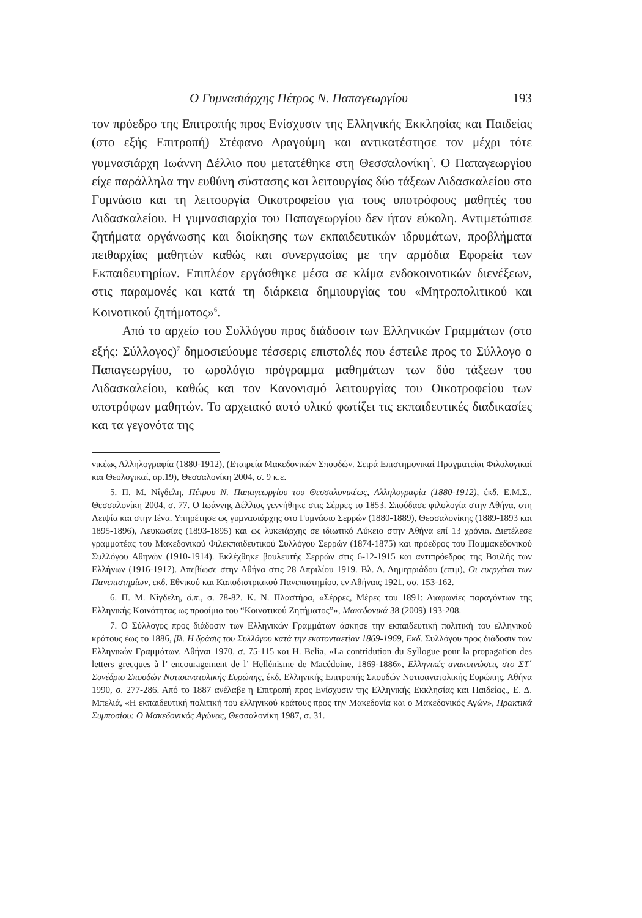Ο Γυμνασιάρχης Πέτρος Ν. Παπαγεωργίου 193
τον πρόεδρο της Επιτροπής προς Ενίσχυσιν της Ελληνικής Εκκλησίας και Παιδείας (στο εξής Επιτροπή) Στέφανο Δραγούμη και αντικατέστησε τον μέχρι τότε γυμνασιάρχη Ιωάννη Δέλλιο που μετατέθηκε στη Θεσσαλονίκη<sup>5</sup>. Ο Παπαγεωργίου είχε παράλληλα την ευθύνη σύστασης και λειτουργίας δύο τάξεων Διδασκαλείου στο Γυμνάσιο και τη λειτουργία Οικοτροφείου για τους υποτρόφους μαθητές του Διδασκαλείου. Η γυμνασιαρχία του Παπαγεωργίου δεν ήταν εύκολη. Αντιμετώπισε ζητήματα οργάνωσης και διοίκησης των εκπαιδευτικών ιδρυμάτων, προβλήματα πειθαρχίας μαθητών καθώς και συνεργασίας με την αρμόδια Εφορεία των Εκπαιδευτηρίων. Επιπλέον εργάσθηκε μέσα σε κλίμα ενδοκοινοτικών διενέξεων, στις παραμονές και κατά τη διάρκεια δημιουργίας του «Μητροπολιτικού και Κοινοτικού ζητήματος»<sup>6</sup>.
Από το αρχείο του Συλλόγου προς διάδοσιν των Ελληνικών Γραμμάτων (στο εξής: Σύλλογος)<sup>7</sup> δημοσιεύουμε τέσσερις επιστολές που έστειλε προς το Σύλλογο ο Παπαγεωργίου, το ωρολόγιο πρόγραμμα μαθημάτων των δύο τάξεων του Διδασκαλείου, καθώς και τον Κανονισμό λειτουργίας του Οικοτροφείου των υποτρόφων μαθητών. Το αρχειακό αυτό υλικό φωτίζει τις εκπαιδευτικές διαδικασίες και τα γεγονότα της
νικέως Αλληλογραφία (1880-1912), (Εταιρεία Μακεδονικών Σπουδών. Σειρά Επιστημονικαί Πραγματείαι Φιλολογικαί και Θεολογικαί, αρ.19), Θεσσαλονίκη 2004, σ. 9 κ.ε.
5. Π. Μ. Νίγδελη, Πέτρου Ν. Παπαγεωργίου του Θεσσαλονικέως, Αλληλογραφία (1880-1912), έκδ. Ε.Μ.Σ., Θεσσαλονίκη 2004, σ. 77. Ο Ιωάννης Δέλλιος γεννήθηκε στις Σέρρες το 1853. Σπούδασε φιλολογία στην Αθήνα, στη Λειψία και στην Ιένα. Υπηρέτησε ως γυμνασιάρχης στο Γυμνάσιο Σερρών (1880-1889), Θεσσαλονίκης (1889-1893 και 1895-1896), Λευκωσίας (1893-1895) και ως λυκειάρχης σε ιδιωτικό Λύκειο στην Αθήνα επί 13 χρόνια. Διετέλεσε γραμματέας του Μακεδονικού Φιλεκπαιδευτικού Συλλόγου Σερρών (1874-1875) και πρόεδρος του Παμμακεδονικού Συλλόγου Αθηνών (1910-1914). Εκλέχθηκε βουλευτής Σερρών στις 6-12-1915 και αντιπρόεδρος της Βουλής των Ελλήνων (1916-1917). Απεβίωσε στην Αθήνα στις 28 Απριλίου 1919. Βλ. Δ. Δημητριάδου (επιμ), Οι ευεργέται των Πανεπιστημίων, εκδ. Εθνικού και Καποδιστριακού Πανεπιστημίου, εν Αθήναις 1921, σσ. 153-162.
6. Π. Μ. Νίγδελη, ό.π., σ. 78-82. Κ. Ν. Πλαστήρα, «Σέρρες, Μέρες του 1891: Διαφωνίες παραγόντων της Ελληνικής Κοινότητας ως προοίμιο του “Κοινοτικού Ζητήματος”», Μακεδονικά 38 (2009) 193-208.
7. Ο Σύλλογος προς διάδοσιν των Ελληνικών Γραμμάτων άσκησε την εκπαιδευτική πολιτική του ελληνικού κράτους έως το 1886, βλ. Η δράσις του Συλλόγου κατά την εκατονταετίαν 1869-1969, Εκδ. Συλλόγου προς διάδοσιν των Ελληνικών Γραμμάτων, Αθήναι 1970, σ. 75-115 και H. Belia, «La contridution du Syllogue pour la propagation des letters grecques à l’ encouragement de l’ Hellénisme de Macédoine, 1869-1886», Ελληνικές ανακοινώσεις στο ΣΤ΄ Συνέδριο Σπουδών Νοτιοανατολικής Ευρώπης, έκδ. Ελληνικής Επιτροπής Σπουδών Νοτιοανατολικής Ευρώπης, Αθήνα 1990, σ. 277-286. Από το 1887 ανέλαβε η Επιτροπή προς Ενίσχυσιν της Ελληνικής Εκκλησίας και Παιδείας., Ε. Δ. Μπελιά, «Η εκπαιδευτική πολιτική του ελληνικού κράτους προς την Μακεδονία και ο Μακεδονικός Αγών», Πρακτικά Συμποσίου: Ο Μακεδονικός Αγώνας, Θεσσαλονίκη 1987, σ. 31.